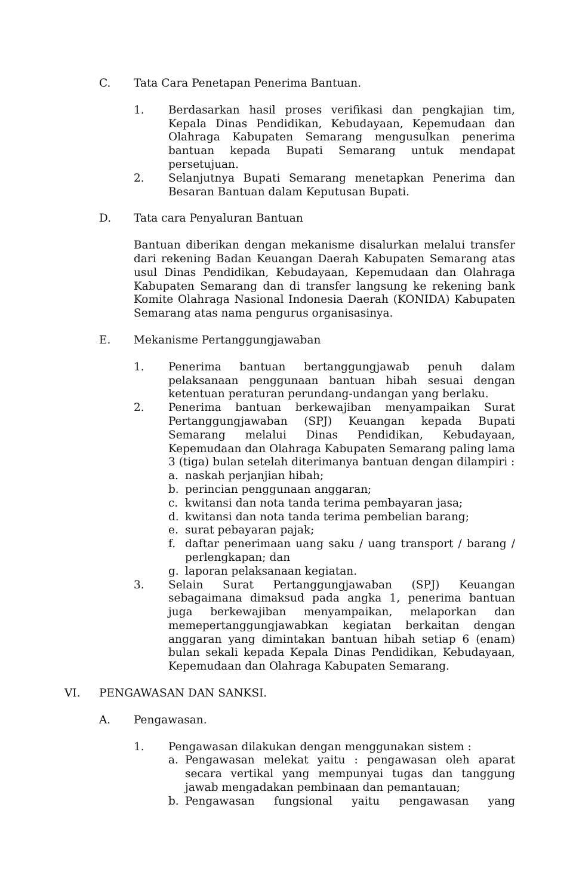C. Tata Cara Penetapan Penerima Bantuan.
1. Berdasarkan hasil proses verifikasi dan pengkajian tim, Kepala Dinas Pendidikan, Kebudayaan, Kepemudaan dan Olahraga Kabupaten Semarang mengusulkan penerima bantuan kepada Bupati Semarang untuk mendapat persetujuan.
2. Selanjutnya Bupati Semarang menetapkan Penerima dan Besaran Bantuan dalam Keputusan Bupati.
D. Tata cara Penyaluran Bantuan
Bantuan diberikan dengan mekanisme disalurkan melalui transfer dari rekening Badan Keuangan Daerah Kabupaten Semarang atas usul Dinas Pendidikan, Kebudayaan, Kepemudaan dan Olahraga Kabupaten Semarang dan di transfer langsung ke rekening bank Komite Olahraga Nasional Indonesia Daerah (KONIDA) Kabupaten Semarang atas nama pengurus organisasinya.
E. Mekanisme Pertanggungjawaban
1. Penerima bantuan bertanggungjawab penuh dalam pelaksanaan penggunaan bantuan hibah sesuai dengan ketentuan peraturan perundang-undangan yang berlaku.
2. Penerima bantuan berkewajiban menyampaikan Surat Pertanggungjawaban (SPJ) Keuangan kepada Bupati Semarang melalui Dinas Pendidikan, Kebudayaan, Kepemudaan dan Olahraga Kabupaten Semarang paling lama 3 (tiga) bulan setelah diterimanya bantuan dengan dilampiri :
a. naskah perjanjian hibah;
b. perincian penggunaan anggaran;
c. kwitansi dan nota tanda terima pembayaran jasa;
d. kwitansi dan nota tanda terima pembelian barang;
e. surat pebayaran pajak;
f. daftar penerimaan uang saku / uang transport / barang / perlengkapan; dan
g. laporan pelaksanaan kegiatan.
3. Selain Surat Pertanggungjawaban (SPJ) Keuangan sebagaimana dimaksud pada angka 1, penerima bantuan juga berkewajiban menyampaikan, melaporkan dan memepertanggungjawabkan kegiatan berkaitan dengan anggaran yang dimintakan bantuan hibah setiap 6 (enam) bulan sekali kepada Kepala Dinas Pendidikan, Kebudayaan, Kepemudaan dan Olahraga Kabupaten Semarang.
VI. PENGAWASAN DAN SANKSI.
A. Pengawasan.
1. Pengawasan dilakukan dengan menggunakan sistem :
a. Pengawasan melekat yaitu : pengawasan oleh aparat secara vertikal yang mempunyai tugas dan tanggung jawab mengadakan pembinaan dan pemantauan;
b. Pengawasan fungsional yaitu pengawasan yang